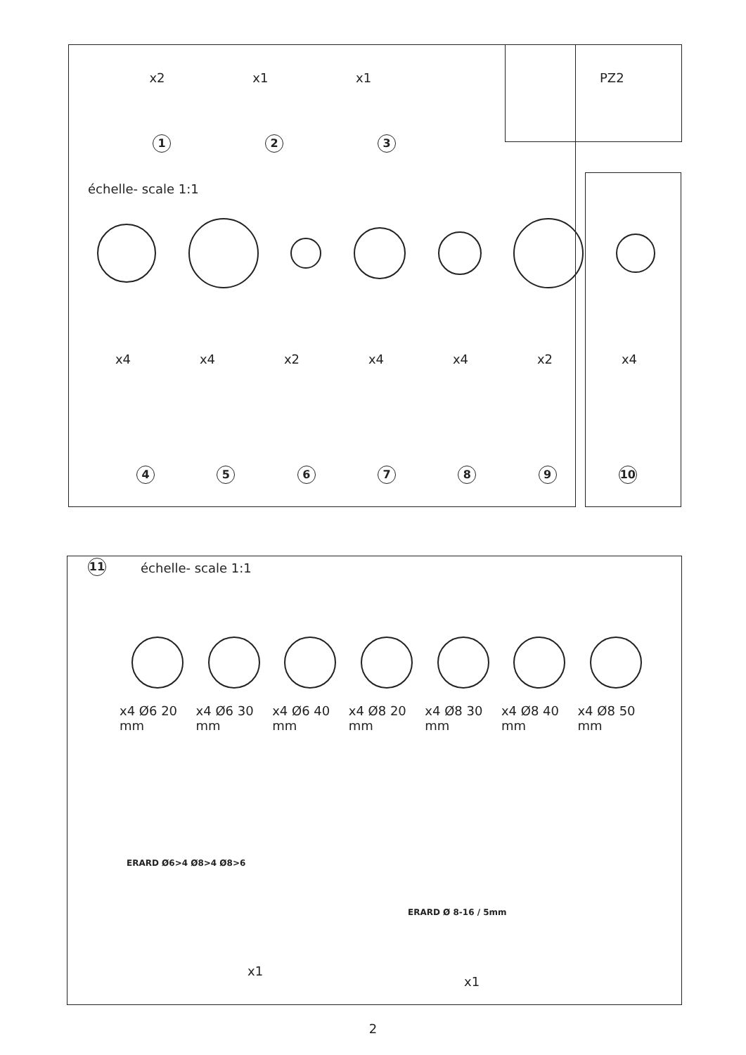x2 x1 x1 PZ2
123
échelle- scale 1:1
x4 x4 x2 x4 x4 x2 x4
456789 10
11 échelle- scale 1:1
x4 Ø6 20 mm x4 Ø6 30 mm x4 Ø6 40 mm x4 Ø8 20 mm x4 Ø8 30 mm x4 Ø8 40 mm x4 Ø8 50 mm
ERARD Ø6>4 Ø8>4 Ø8>6
x1
ERARD Ø 8-16 / 5mm
x1
2